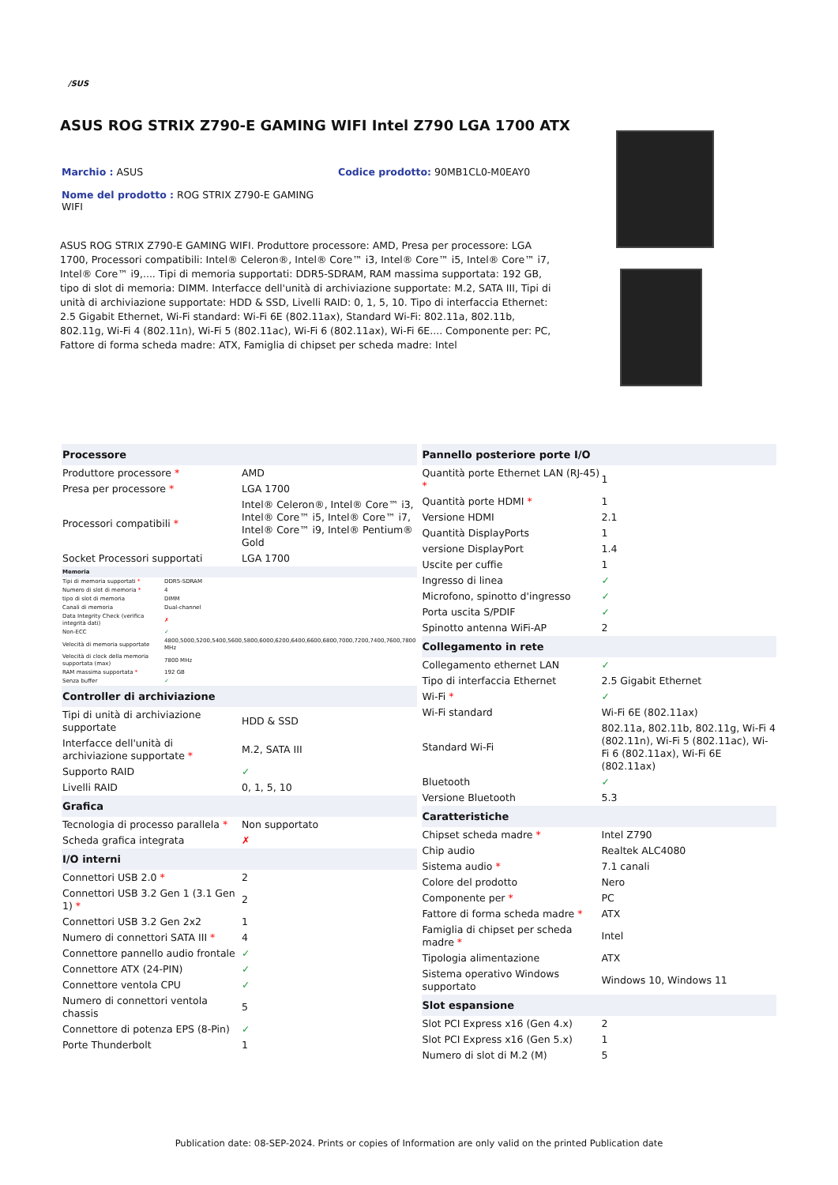/SUS
ASUS ROG STRIX Z790-E GAMING WIFI Intel Z790 LGA 1700 ATX
Marchio : ASUS Codice prodotto: 90MB1CL0-M0EAY0
Nome del prodotto : ROG STRIX Z790-E GAMING WIFI
ASUS ROG STRIX Z790-E GAMING WIFI. Produttore processore: AMD, Presa per processore: LGA 1700, Processori compatibili: Intel® Celeron®, Intel® Core™ i3, Intel® Core™ i5, Intel® Core™ i7, Intel® Core™ i9,.... Tipi di memoria supportati: DDR5-SDRAM, RAM massima supportata: 192 GB, tipo di slot di memoria: DIMM. Interfacce dell'unità di archiviazione supportate: M.2, SATA III, Tipi di unità di archiviazione supportate: HDD & SSD, Livelli RAID: 0, 1, 5, 10. Tipo di interfaccia Ethernet: 2.5 Gigabit Ethernet, Wi-Fi standard: Wi-Fi 6E (802.11ax), Standard Wi-Fi: 802.11a, 802.11b, 802.11g, Wi-Fi 4 (802.11n), Wi-Fi 5 (802.11ac), Wi-Fi 6 (802.11ax), Wi-Fi 6E.... Componente per: PC, Fattore di forma scheda madre: ATX, Famiglia di chipset per scheda madre: Intel
| Processore | |
| --- | --- |
| Produttore processore * | AMD |
| Presa per processore * | LGA 1700 |
| Processori compatibili * | Intel® Celeron®, Intel® Core™ i3, Intel® Core™ i5, Intel® Core™ i7, Intel® Core™ i9, Intel® Pentium® Gold |
| Socket Processori supportati | LGA 1700 |
| Memoria | |
| --- | --- |
| Tipi di memoria supportati * | DDR5-SDRAM |
| Numero di slot di memoria * | 4 |
| tipo di slot di memoria | DIMM |
| Canali di memoria | Dual-channel |
| Data Integrity Check (verifica integrità dati) | ✗ |
| Non-ECC | ✓ |
| Velocità di memoria supportate | 4800,5000,5200,5400,5600,5800,6000,6200,6400,6600,6800,7000,7200,7400,7600,7800 MHz |
| Velocità di clock della memoria supportata (max) | 7800 MHz |
| RAM massima supportata * | 192 GB |
| Senza buffer | ✓ |
| Controller di archiviazione | |
| --- | --- |
| Tipi di unità di archiviazione supportate | HDD & SSD |
| Interfacce dell'unità di archiviazione supportate * | M.2, SATA III |
| Supporto RAID | ✓ |
| Livelli RAID | 0, 1, 5, 10 |
| Grafica | |
| Tecnologia di processo parallela * | Non supportato |
| Scheda grafica integrata | ✗ |
| I/O interni | |
| Connettori USB 2.0 * | 2 |
| Connettori USB 3.2 Gen 1 (3.1 Gen 1) * | 2 |
| Connettori USB 3.2 Gen 2x2 | 1 |
| Numero di connettori SATA III * | 4 |
| Connettore pannello audio frontale | ✓ |
| Connettore ATX (24-PIN) | ✓ |
| Connettore ventola CPU | ✓ |
| Numero di connettori ventola chassis | 5 |
| Connettore di potenza EPS (8-Pin) | ✓ |
| Porte Thunderbolt | 1 |
| Pannello posteriore porte I/O | |
| --- | --- |
| Quantità porte Ethernet LAN (RJ-45) * | 1 |
| Quantità porte HDMI * | 1 |
| Versione HDMI | 2.1 |
| Quantità DisplayPorts | 1 |
| versione DisplayPort | 1.4 |
| Uscite per cuffie | 1 |
| Ingresso di linea | ✓ |
| Microfono, spinotto d'ingresso | ✓ |
| Porta uscita S/PDIF | ✓ |
| Spinotto antenna WiFi-AP | 2 |
| Collegamento in rete | |
| Collegamento ethernet LAN | ✓ |
| Tipo di interfaccia Ethernet | 2.5 Gigabit Ethernet |
| Wi-Fi * | ✓ |
| Wi-Fi standard | Wi-Fi 6E (802.11ax) |
| Standard Wi-Fi | 802.11a, 802.11b, 802.11g, Wi-Fi 4 (802.11n), Wi-Fi 5 (802.11ac), Wi-Fi 6 (802.11ax), Wi-Fi 6E (802.11ax) |
| Bluetooth | ✓ |
| Versione Bluetooth | 5.3 |
| Caratteristiche | |
| Chipset scheda madre * | Intel Z790 |
| Chip audio | Realtek ALC4080 |
| Sistema audio * | 7.1 canali |
| Colore del prodotto | Nero |
| Componente per * | PC |
| Fattore di forma scheda madre * | ATX |
| Famiglia di chipset per scheda madre * | Intel |
| Tipologia alimentazione | ATX |
| Sistema operativo Windows supportato | Windows 10, Windows 11 |
| Slot espansione | |
| Slot PCI Express x16 (Gen 4.x) | 2 |
| Slot PCI Express x16 (Gen 5.x) | 1 |
| Numero di slot di M.2 (M) | 5 |
Publication date: 08-SEP-2024. Prints or copies of Information are only valid on the printed Publication date